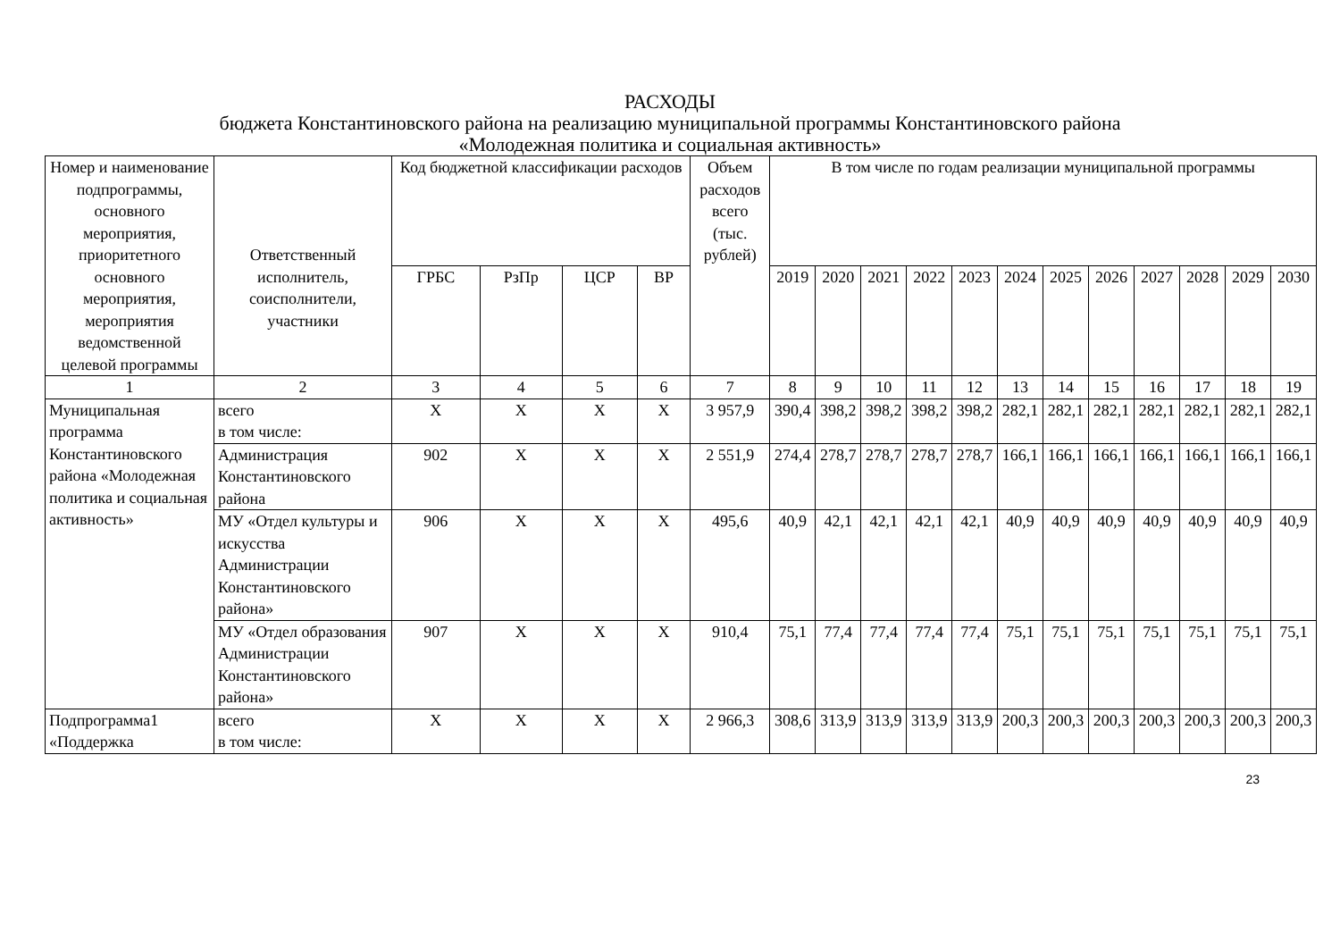РАСХОДЫ
бюджета Константиновского района на реализацию муниципальной программы Константиновского района
«Молодежная политика и социальная активность»
| Номер и наименование подпрограммы, основного мероприятия, приоритетного основного мероприятия, мероприятия ведомственной целевой программы | Ответственный исполнитель, соисполнители, участники | Код бюджетной классификации расходов | | | | Объем расходов всего (тыс. рублей) | В том числе по годам реализации муниципальной программы | | | | | | | | | | | |
| --- | --- | --- | --- | --- | --- | --- | --- | --- | --- | --- | --- | --- | --- | --- | --- | --- | --- | --- |
| | | ГРБС | РзПр | ЦСР | ВР | | 2019 | 2020 | 2021 | 2022 | 2023 | 2024 | 2025 | 2026 | 2027 | 2028 | 2029 | 2030 |
| 1 | 2 | 3 | 4 | 5 | 6 | 7 | 8 | 9 | 10 | 11 | 12 | 13 | 14 | 15 | 16 | 17 | 18 | 19 |
| Муниципальная программа Константиновского района «Молодежная политика и социальная активность» | всего в том числе: | Х | Х | Х | Х | 3 957,9 | 390,4 | 398,2 | 398,2 | 398,2 | 398,2 | 282,1 | 282,1 | 282,1 | 282,1 | 282,1 | 282,1 | 282,1 |
| | Администрация Константиновского района | 902 | Х | Х | Х | 2 551,9 | 274,4 | 278,7 | 278,7 | 278,7 | 278,7 | 166,1 | 166,1 | 166,1 | 166,1 | 166,1 | 166,1 | 166,1 |
| | МУ «Отдел культуры и искусства Администрации Константиновского района» | 906 | Х | Х | Х | 495,6 | 40,9 | 42,1 | 42,1 | 42,1 | 42,1 | 40,9 | 40,9 | 40,9 | 40,9 | 40,9 | 40,9 | 40,9 |
| | МУ «Отдел образования Администрации Константиновского района» | 907 | Х | Х | Х | 910,4 | 75,1 | 77,4 | 77,4 | 77,4 | 77,4 | 75,1 | 75,1 | 75,1 | 75,1 | 75,1 | 75,1 | 75,1 |
| Подпрограмма1 «Поддержка | всего в том числе: | Х | Х | Х | Х | 2 966,3 | 308,6 | 313,9 | 313,9 | 313,9 | 313,9 | 200,3 | 200,3 | 200,3 | 200,3 | 200,3 | 200,3 | 200,3 |
23